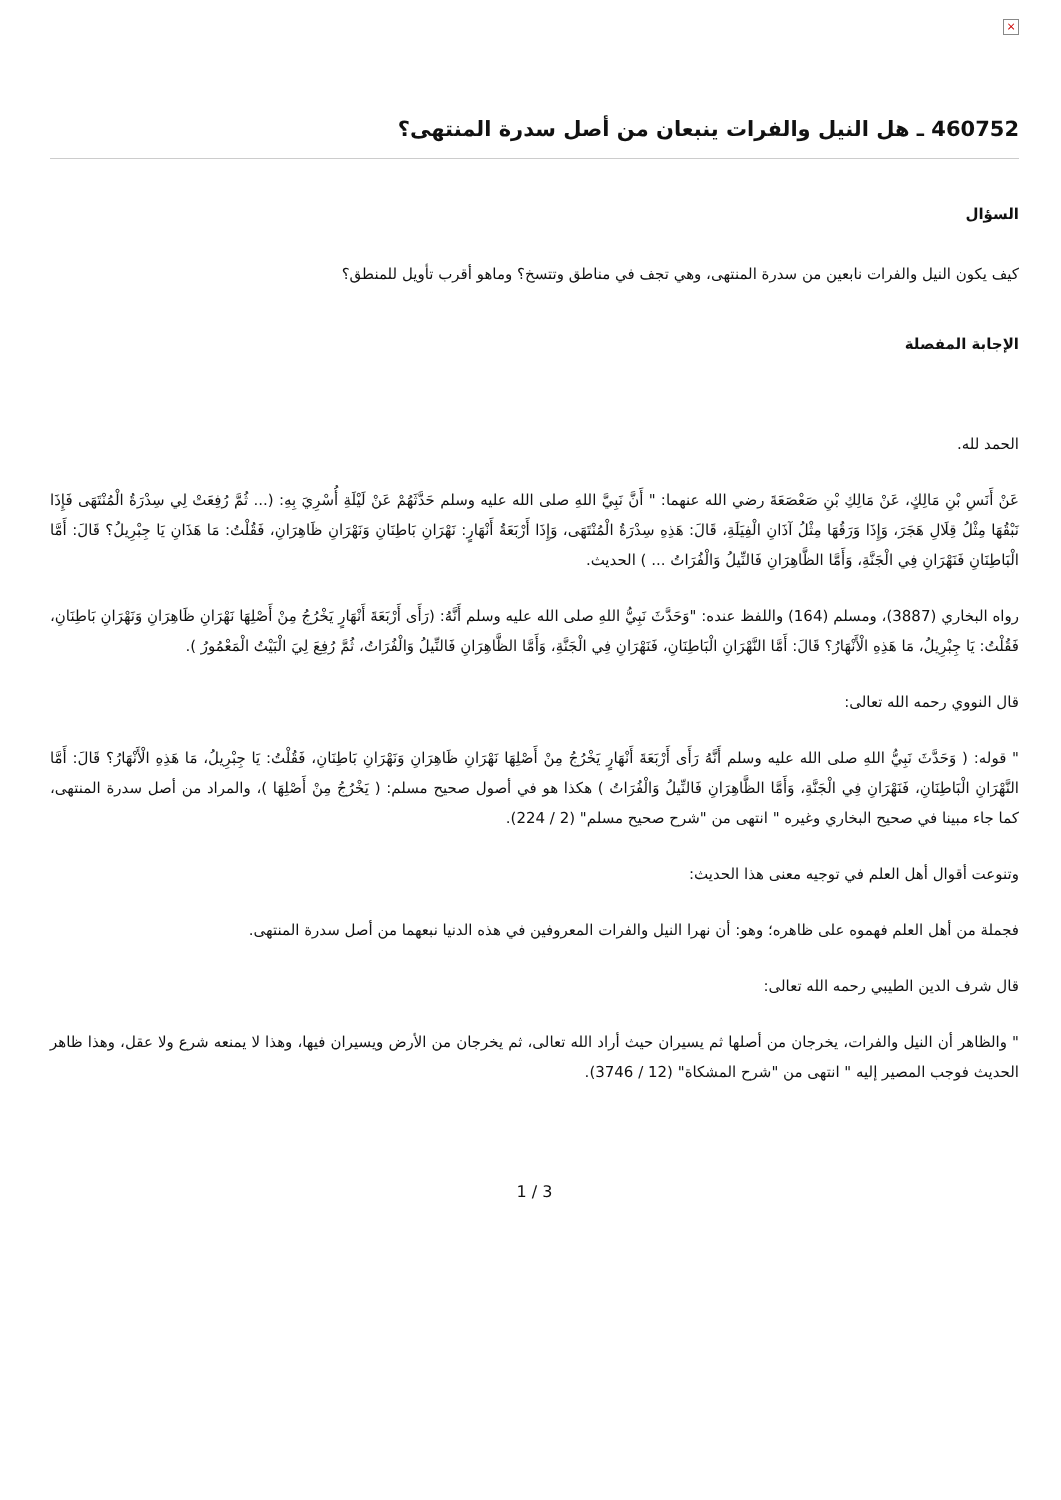×
460752 ـ هل النيل والفرات ينبعان من أصل سدرة المنتهى؟
السؤال
كيف يكون النيل والفرات نابعين من سدرة المنتهى، وهي تجف في مناطق وتتسخ؟ وماهو أقرب تأويل للمنطق؟
الإجابة المفصلة
الحمد لله.
عَنْ أَنَسِ بْنِ مَالِكٍ، عَنْ مَالِكِ بْنِ صَعْصَعَةَ رضي الله عنهما: " أَنَّ نَبِيَّ اللهِ صلى الله عليه وسلم حَدَّثَهُمْ عَنْ لَيْلَةِ أُسْرِيَ بِهِ: (... ثُمَّ رُفِعَتْ لِي سِدْرَةُ الْمُنْتَهَى فَإِذَا نَبْقُهَا مِثْلُ قِلَالِ هَجَرَ، وَإِذَا وَرَقُهَا مِثْلُ آذَانِ الْفِيَلَةِ، قَالَ: هَذِهِ سِدْرَةُ الْمُنْتَهَى، وَإِذَا أَرْبَعَةُ أَنْهَارٍ: نَهْرَانِ بَاطِنَانِ وَنَهْرَانِ ظَاهِرَانِ، فَقُلْتُ: مَا هَذَانِ يَا جِبْرِيلُ؟ قَالَ: أَمَّا الْبَاطِنَانِ فَنَهْرَانِ فِي الْجَنَّةِ، وَأَمَّا الظَّاهِرَانِ فَالنِّيلُ وَالْفُرَاتُ ... ) الحديث.
رواه البخاري (3887)، ومسلم (164) واللفظ عنده: "وَحَدَّثَ نَبِيُّ اللهِ صلى الله عليه وسلم أَنَّهُ: (رَأَى أَرْبَعَةَ أَنْهَارٍ يَخْرُجُ مِنْ أَصْلِهَا نَهْرَانِ ظَاهِرَانِ وَنَهْرَانِ بَاطِنَانِ، فَقُلْتُ: يَا جِبْرِيلُ، مَا هَذِهِ الْأَنْهَارُ؟ قَالَ: أَمَّا النَّهْرَانِ الْبَاطِنَانِ، فَنَهْرَانِ فِي الْجَنَّةِ، وَأَمَّا الظَّاهِرَانِ فَالنِّيلُ وَالْفُرَاتُ، ثُمَّ رُفِعَ لِيَ الْبَيْتُ الْمَعْمُورُ ).
قال النووي رحمه الله تعالى:
" قوله: ( وَحَدَّثَ نَبِيُّ اللهِ صلى الله عليه وسلم أَنَّهُ رَأَى أَرْبَعَةَ أَنْهَارٍ يَخْرُجُ مِنْ أَصْلِهَا نَهْرَانِ ظَاهِرَانِ وَنَهْرَانِ بَاطِنَانِ، فَقُلْتُ: يَا جِبْرِيلُ، مَا هَذِهِ الْأَنْهَارُ؟ قَالَ: أَمَّا النَّهْرَانِ الْبَاطِنَانِ، فَنَهْرَانِ فِي الْجَنَّةِ، وَأَمَّا الظَّاهِرَانِ فَالنِّيلُ وَالْفُرَاتُ ) هكذا هو في أصول صحيح مسلم: ( يَخْرُجُ مِنْ أَصْلِهَا )، والمراد من أصل سدرة المنتهى، كما جاء مبينا في صحيح البخاري وغيره " انتهى من "شرح صحيح مسلم" (2 / 224).
وتنوعت أقوال أهل العلم في توجيه معنى هذا الحديث:
فجملة من أهل العلم فهموه على ظاهره؛ وهو: أن نهرا النيل والفرات المعروفين في هذه الدنيا نبعهما من أصل سدرة المنتهى.
قال شرف الدين الطيبي رحمه الله تعالى:
" والظاهر أن النيل والفرات، يخرجان من أصلها ثم يسيران حيث أراد الله تعالى، ثم يخرجان من الأرض ويسيران فيها، وهذا لا يمنعه شرع ولا عقل، وهذا ظاهر الحديث فوجب المصير إليه " انتهى من "شرح المشكاة" (12 / 3746).
1 / 3